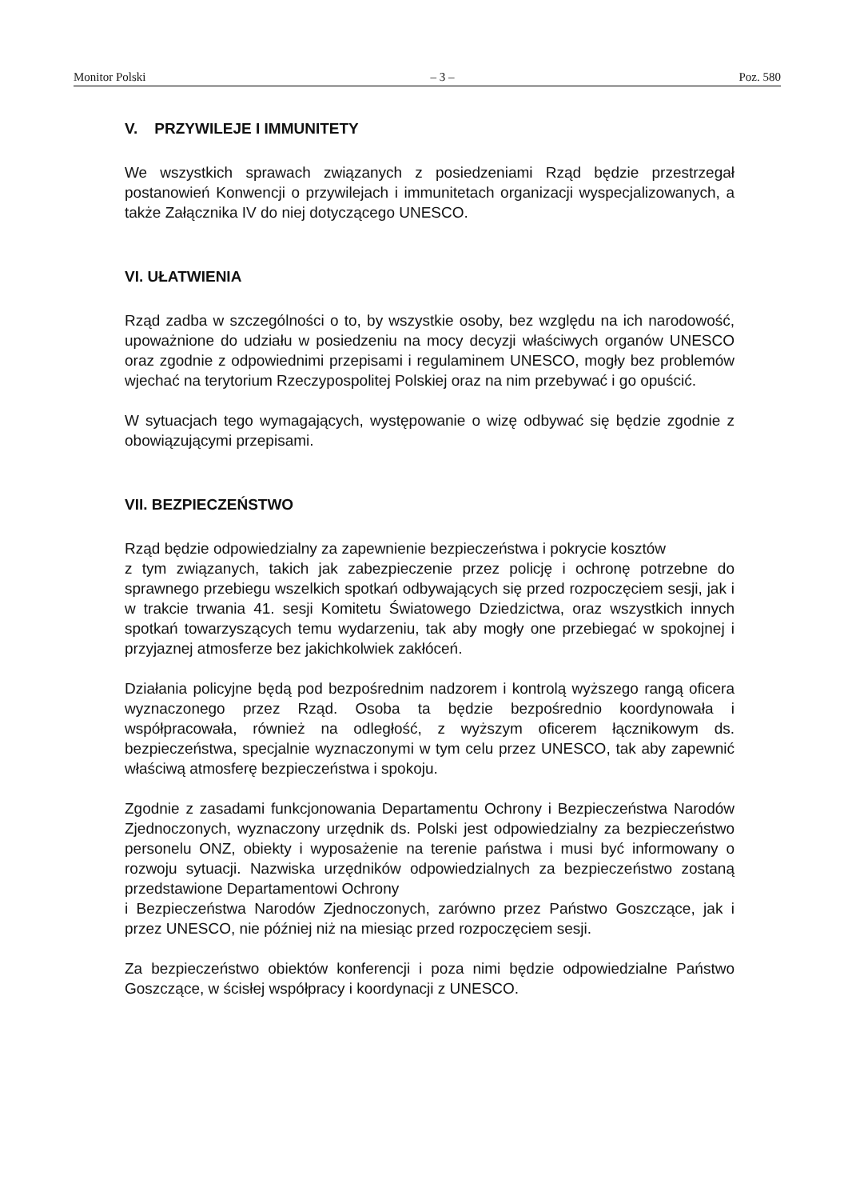Monitor Polski – 3 – Poz. 580
V. PRZYWILEJE I IMMUNITETY
We wszystkich sprawach związanych z posiedzeniami Rząd będzie przestrzegał postanowień Konwencji o przywilejach i immunitetach organizacji wyspecjalizowanych, a także Załącznika IV do niej dotyczącego UNESCO.
VI. UŁATWIENIA
Rząd zadba w szczególności o to, by wszystkie osoby, bez względu na ich narodowość, upoważnione do udziału w posiedzeniu na mocy decyzji właściwych organów UNESCO oraz zgodnie z odpowiednimi przepisami i regulaminem UNESCO, mogły bez problemów wjechać na terytorium Rzeczypospolitej Polskiej oraz na nim przebywać i go opuścić.
W sytuacjach tego wymagających, występowanie o wizę odbywać się będzie zgodnie z obowiązującymi przepisami.
VII. BEZPIECZEŃSTWO
Rząd będzie odpowiedzialny za zapewnienie bezpieczeństwa i pokrycie kosztów
z tym związanych, takich jak zabezpieczenie przez policję i ochronę potrzebne do sprawnego przebiegu wszelkich spotkań odbywających się przed rozpoczęciem sesji, jak i w trakcie trwania 41. sesji Komitetu Światowego Dziedzictwa, oraz wszystkich innych spotkań towarzyszących temu wydarzeniu, tak aby mogły one przebiegać w spokojnej i przyjaznej atmosferze bez jakichkolwiek zakłóceń.
Działania policyjne będą pod bezpośrednim nadzorem i kontrolą wyższego rangą oficera wyznaczonego przez Rząd. Osoba ta będzie bezpośrednio koordynowała i współpracowała, również na odległość, z wyższym oficerem łącznikowym ds. bezpieczeństwa, specjalnie wyznaczonymi w tym celu przez UNESCO, tak aby zapewnić właściwą atmosferę bezpieczeństwa i spokoju.
Zgodnie z zasadami funkcjonowania Departamentu Ochrony i Bezpieczeństwa Narodów Zjednoczonych, wyznaczony urzędnik ds. Polski jest odpowiedzialny za bezpieczeństwo personelu ONZ, obiekty i wyposażenie na terenie państwa i musi być informowany o rozwoju sytuacji. Nazwiska urzędników odpowiedzialnych za bezpieczeństwo zostaną przedstawione Departamentowi Ochrony
i Bezpieczeństwa Narodów Zjednoczonych, zarówno przez Państwo Goszczące, jak i przez UNESCO, nie później niż na miesiąc przed rozpoczęciem sesji.
Za bezpieczeństwo obiektów konferencji i poza nimi będzie odpowiedzialne Państwo Goszczące, w ścisłej współpracy i koordynacji z UNESCO.